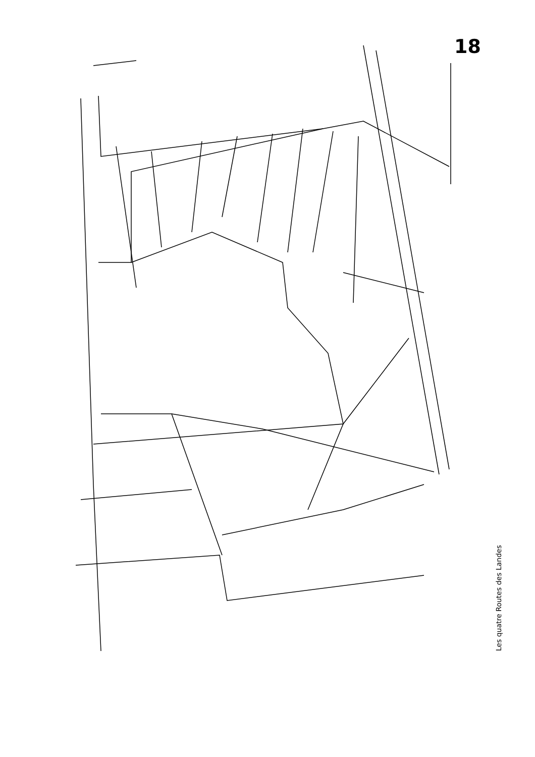18
N 100 m 0 L.L 774 772 768 775 776 777 778 779 780 781 782 783 784 785 788 D 68 753 ? 751 ? 749 ? 750 744 748 743 N 794
Les quatre Routes des Landes